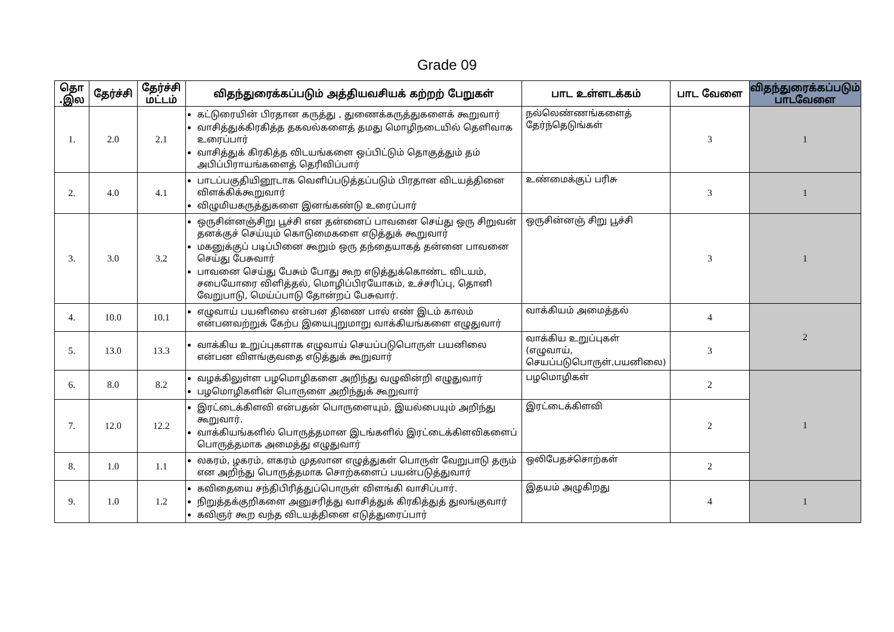Grade 09
| தொ .இல | தேர்ச்சி | தேர்ச்சி மட்டம் | விதந்துரைக்கப்படும் அத்தியவசியக் கற்றற் பேறுகள் | பாட உள்ளடக்கம் | பாட வேளை | விதந்துரைக்கப்படும் பாடவேளை |
| --- | --- | --- | --- | --- | --- | --- |
| 1. | 2.0 | 2.1 | கட்டுரையின் பிரதான கருத்து , துணைக்கருத்துகளைக் கூறுவார் வாசித்துக்கிரகித்த தகவல்களைத் தமது மொழிநடையில் தெளிவாக உரைப்பார் வாசித்துக் கிரகித்த விடயங்களை ஒப்பிட்டும் தொகுத்தும் தம் அபிப்பிராயங்களைத் தெரிவிப்பார் | நல்லெண்ணங்களைத் தேர்ந்தெடுங்கள் | 3 | 1 |
| 2. | 4.0 | 4.1 | பாடப்பகுதியினூடாக வெளிப்படுத்தப்படும் பிரதான விடயத்தினை விளக்கிக்கூறுவார் விழுமியகருத்துகளை இனங்கண்டு உரைப்பார் | உண்மைக்குப் பரிசு | 3 | 1 |
| 3. | 3.0 | 3.2 | ஒருசின்னஞ்சிறு பூச்சி என தன்னைப் பாவனை செய்து ஒரு சிறுவன் தனக்குச் செய்யும் கொடுமைகளை எடுத்துக் கூறுவார் மகனுக்குப் படிப்பினை கூறும் ஒரு தந்தையாகத் தன்னை பாவனை செய்து பேசுவார் பாவனை செய்து பேசும் போது கூற எடுத்துக்கொண்ட விடயம், சபையோரை விளித்தல், மொழிப்பிரயோகம், உச்சரிப்பு, தொனி வேறுபாடு, மெய்ப்பாடு தோன்றப் பேசுவார். | ஒருசின்னஞ் சிறு பூச்சி | 3 | 1 |
| 4. | 10.0 | 10.1 | எழுவாய் பயனிலை என்பன திணை பால் எண் இடம் காலம் என்பனவற்றுக் கேற்ப இயைபுறுமாறு வாக்கியங்களை எழுதுவார் | வாக்கியம் அமைத்தல் | 4 | 2 |
| 5. | 13.0 | 13.3 | வாக்கிய உறுப்புகளாக எழுவாய் செயப்படுபொருள் பயனிலை என்பன விளங்குவதை எடுத்துக் கூறுவார் | வாக்கிய உறுப்புகள் (எழுவாய், செயப்படுபொருள்,பயனிலை) | 3 | |
| 6. | 8.0 | 8.2 | வழக்கிலுள்ள பழமொழிகளை அறிந்து வழுவின்றி எழுதுவார் பழமொழிகளின் பொருளை அறிந்துக் கூறுவார் | பழமொழிகள் | 2 | 1 |
| 7. | 12.0 | 12.2 | இரட்டைக்கிளவி என்பதன் பொருளையும், இயல்பையும் அறிந்து கூறுவார். வாக்கியங்களில் பொருத்தமான இடங்களில் இரட்டைக்கிளவிகளைப் பொருத்தமாக அமைத்து எழுதுவார் | இரட்டைக்கிளவி | 2 | |
| 8. | 1.0 | 1.1 | லகரம், ழகரம், ளகரம் முதலான எழுத்துகள் பொருள் வேறுபாடு தரும் என அறிந்து பொருத்தமாக சொற்களைப் பயன்படுத்துவார் | ஒலிபேதச்சொற்கள் | 2 | |
| 9. | 1.0 | 1.2 | கவிதையை சந்திபிரித்துப்பொருள் விளங்கி வாசிப்பார். நிறுத்தக்குறிகளை அனுசரித்து வாசித்துக் கிரகித்துத் துலங்குவார் கவிஞர் கூற வந்த விடயத்தினை எடுத்துரைப்பார் | இதயம் அழுகிறது | 4 | 1 |